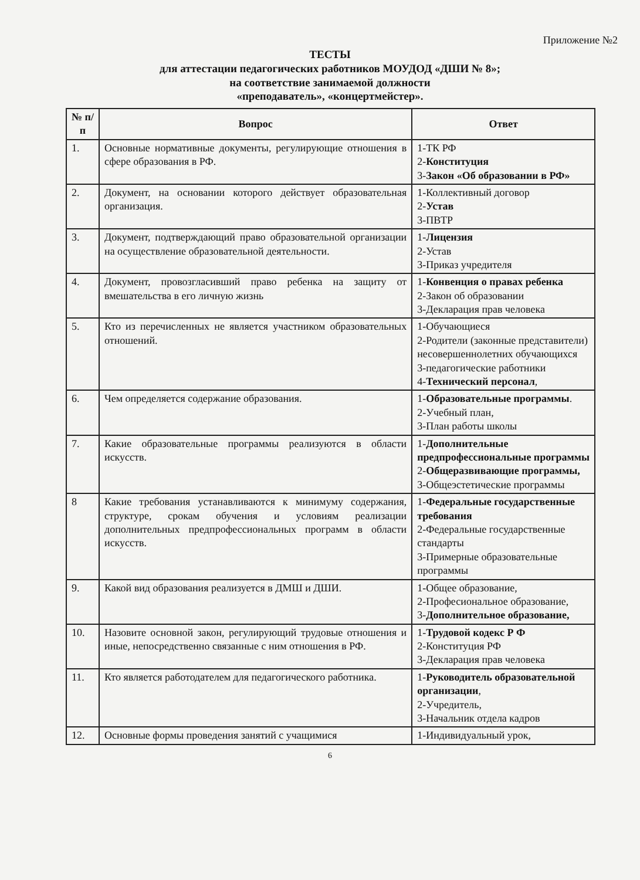Приложение №2
ТЕСТЫ
для аттестации педагогических работников МОУДОД «ДШИ № 8»;
на соответствие занимаемой должности
«преподаватель», «концертмейстер».
| № п/п | Вопрос | Ответ |
| --- | --- | --- |
| 1. | Основные нормативные документы, регулирующие отношения в сфере образования в РФ. | 1-ТК РФ 2- Конституция 3- Закон «Об образовании в РФ» |
| 2. | Документ, на основании которого действует образовательная организация. | 1-Коллективный договор 2- Устав 3-ПВТР |
| 3. | Документ, подтверждающий право образовательной организации на осуществление образовательной деятельности. | 1- Лицензия 2-Устав 3-Приказ учредителя |
| 4. | Документ, провозгласивший право ребенка на защиту от вмешательства в его личную жизнь | 1- Конвенция о правах ребенка 2-Закон об образовании 3-Декларация прав человека |
| 5. | Кто из перечисленных не является участником образовательных отношений. | 1-Обучающиеся 2-Родители (законные представители) несовершеннолетних обучающихся 3-педагогические работники 4- Технический персонал , |
| 6. | Чем определяется содержание образования. | 1- Образовательные программы . 2-Учебный план, 3-План работы школы |
| 7. | Какие образовательные программы реализуются в области искусств. | 1- Дополнительные предпрофессиональные программы 2- Общеразвивающие программы, 3-Общеэстетические программы |
| 8 | Какие требования устанавливаются к минимуму содержания, структуре, срокам обучения и условиям реализации дополнительных предпрофессиональных программ в области искусств. | 1- Федеральные государственные требования 2-Федеральные государственные стандарты 3-Примерные образовательные программы |
| 9. | Какой вид образования реализуется в ДМШ и ДШИ. | 1-Общее образование, 2-Професиональное образование, 3- Дополнительное образование, |
| 10. | Назовите основной закон, регулирующий трудовые отношения и иные, непосредственно связанные с ним отношения в РФ. | 1- Трудовой кодекс Р Ф 2-Конституция РФ 3-Декларация прав человека |
| 11. | Кто является работодателем для педагогического работника. | 1- Руководитель образовательной организации , 2-Учредитель, 3-Начальник отдела кадров |
| 12. | Основные формы проведения занятий с учащимися | 1-Индивидуальный урок, |
6